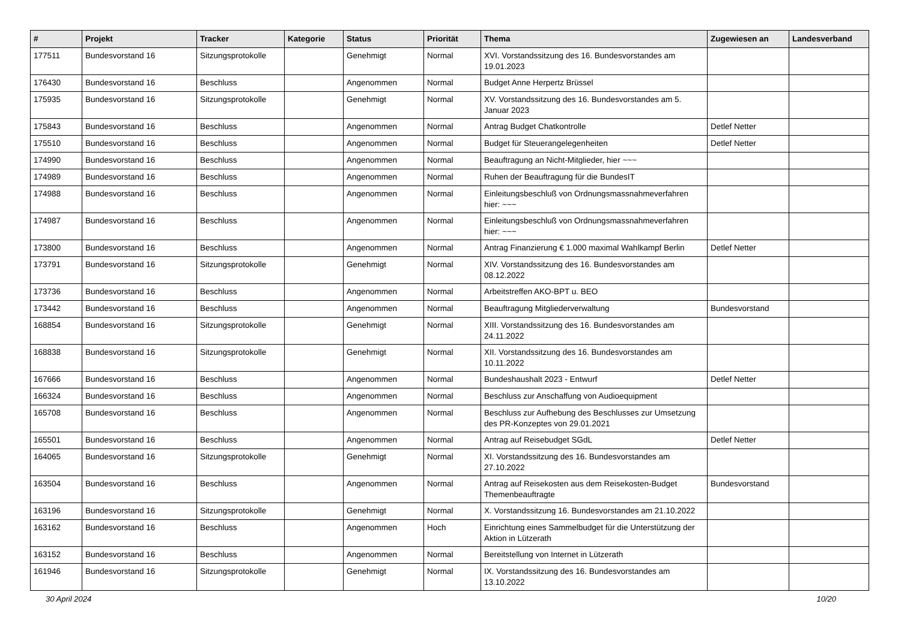| # | Projekt | Tracker | Kategorie | Status | Priorität | Thema | Zugewiesen an | Landesverband |
| --- | --- | --- | --- | --- | --- | --- | --- | --- |
| 177511 | Bundesvorstand 16 | Sitzungsprotokolle | | Genehmigt | Normal | XVI. Vorstandssitzung des 16. Bundesvorstandes am 19.01.2023 | | |
| 176430 | Bundesvorstand 16 | Beschluss | | Angenommen | Normal | Budget Anne Herpertz Brüssel | | |
| 175935 | Bundesvorstand 16 | Sitzungsprotokolle | | Genehmigt | Normal | XV. Vorstandssitzung des 16. Bundesvorstandes am 5. Januar 2023 | | |
| 175843 | Bundesvorstand 16 | Beschluss | | Angenommen | Normal | Antrag Budget Chatkontrolle | Detlef Netter | |
| 175510 | Bundesvorstand 16 | Beschluss | | Angenommen | Normal | Budget für Steuerangelegenheiten | Detlef Netter | |
| 174990 | Bundesvorstand 16 | Beschluss | | Angenommen | Normal | Beauftragung an Nicht-Mitglieder, hier ~~~ | | |
| 174989 | Bundesvorstand 16 | Beschluss | | Angenommen | Normal | Ruhen der Beauftragung für die BundesIT | | |
| 174988 | Bundesvorstand 16 | Beschluss | | Angenommen | Normal | Einleitungsbeschluß von Ordnungsmassnahmeverfahren hier: ~~~ | | |
| 174987 | Bundesvorstand 16 | Beschluss | | Angenommen | Normal | Einleitungsbeschluß von Ordnungsmassnahmeverfahren hier: ~~~ | | |
| 173800 | Bundesvorstand 16 | Beschluss | | Angenommen | Normal | Antrag Finanzierung € 1.000 maximal Wahlkampf Berlin | Detlef Netter | |
| 173791 | Bundesvorstand 16 | Sitzungsprotokolle | | Genehmigt | Normal | XIV. Vorstandssitzung des 16. Bundesvorstandes am 08.12.2022 | | |
| 173736 | Bundesvorstand 16 | Beschluss | | Angenommen | Normal | Arbeitstreffen AKO-BPT u. BEO | | |
| 173442 | Bundesvorstand 16 | Beschluss | | Angenommen | Normal | Beauftragung Mitgliederverwaltung | Bundesvorstand | |
| 168854 | Bundesvorstand 16 | Sitzungsprotokolle | | Genehmigt | Normal | XIII. Vorstandssitzung des 16. Bundesvorstandes am 24.11.2022 | | |
| 168838 | Bundesvorstand 16 | Sitzungsprotokolle | | Genehmigt | Normal | XII. Vorstandssitzung des 16. Bundesvorstandes am 10.11.2022 | | |
| 167666 | Bundesvorstand 16 | Beschluss | | Angenommen | Normal | Bundeshaushalt 2023 - Entwurf | Detlef Netter | |
| 166324 | Bundesvorstand 16 | Beschluss | | Angenommen | Normal | Beschluss zur Anschaffung von Audioequipment | | |
| 165708 | Bundesvorstand 16 | Beschluss | | Angenommen | Normal | Beschluss zur Aufhebung des Beschlusses zur Umsetzung des PR-Konzeptes von 29.01.2021 | | |
| 165501 | Bundesvorstand 16 | Beschluss | | Angenommen | Normal | Antrag auf Reisebudget SGdL | Detlef Netter | |
| 164065 | Bundesvorstand 16 | Sitzungsprotokolle | | Genehmigt | Normal | XI. Vorstandssitzung des 16. Bundesvorstandes am 27.10.2022 | | |
| 163504 | Bundesvorstand 16 | Beschluss | | Angenommen | Normal | Antrag auf Reisekosten aus dem Reisekosten-Budget Themenbeauftragte | Bundesvorstand | |
| 163196 | Bundesvorstand 16 | Sitzungsprotokolle | | Genehmigt | Normal | X. Vorstandssitzung 16. Bundesvorstandes am 21.10.2022 | | |
| 163162 | Bundesvorstand 16 | Beschluss | | Angenommen | Hoch | Einrichtung eines Sammelbudget für die Unterstützung der Aktion in Lützerath | | |
| 163152 | Bundesvorstand 16 | Beschluss | | Angenommen | Normal | Bereitstellung von Internet in Lützerath | | |
| 161946 | Bundesvorstand 16 | Sitzungsprotokolle | | Genehmigt | Normal | IX. Vorstandssitzung des 16. Bundesvorstandes am 13.10.2022 | | |
30 April 2024 10/20